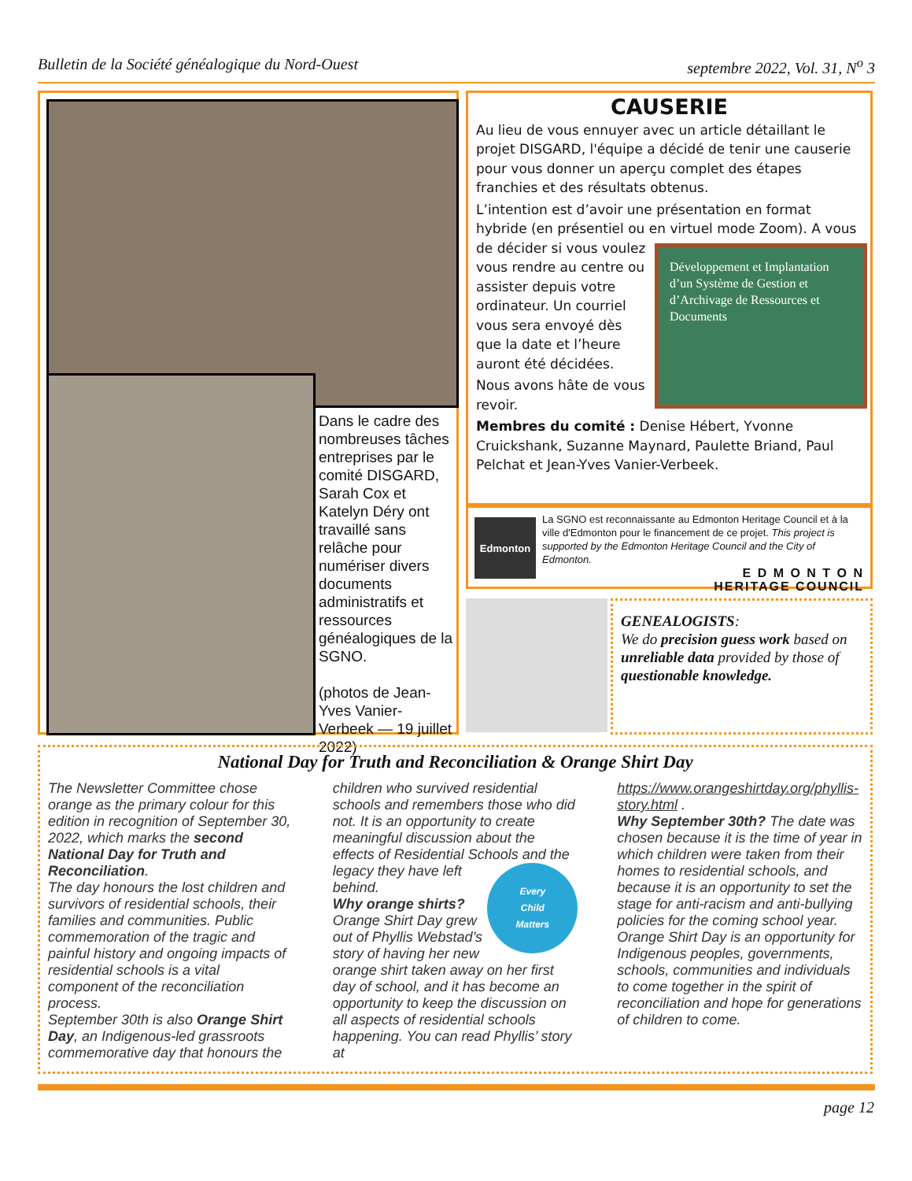Bulletin de la Société généalogique du Nord-Ouest septembre 2022, Vol. 31, N<sup>o</sup> 3
Dans le cadre des nombreuses tâches entreprises par le comité DISGARD, Sarah Cox et Katelyn Déry ont travaillé sans relâche pour numériser divers documents administratifs et ressources généalogiques de la SGNO.
(photos de Jean-Yves Vanier-Verbeek — 19 juillet 2022)
CAUSERIE
Au lieu de vous ennuyer avec un article détaillant le projet DISGARD, l'équipe a décidé de tenir une causerie pour vous donner un aperçu complet des étapes franchies et des résultats obtenus.
L’intention est d’avoir une présentation en format hybride (en présentiel ou en Développement et Implantation d’un Système de Gestion et d’Archivage de Ressources et Documents virtuel mode Zoom). A vous de décider si vous voulez vous rendre au centre ou assister depuis votre ordinateur. Un courriel vous sera envoyé dès que la date et l’heure auront été décidées.
Nous avons hâte de vous revoir.
Membres du comité : Denise Hébert, Yvonne Cruickshank, Suzanne Maynard, Paulette Briand, Paul Pelchat et Jean-Yves Vanier-Verbeek.
Edmonton
La SGNO est reconnaissante au Edmonton Heritage Council et à la ville d'Edmonton pour le financement de ce projet. This project is supported by the Edmonton Heritage Council and the City of Edmonton.
E D M O N T O N
HERITAGE COUNCIL
GENEALOGISTS:
We do precision guess work based on unreliable data provided by those of questionable knowledge.
National Day for Truth and Reconciliation & Orange Shirt Day
The Newsletter Committee chose orange as the primary colour for this edition in recognition of September 30, 2022, which marks the second National Day for Truth and Reconciliation.
The day honours the lost children and survivors of residential schools, their families and communities. Public commemoration of the tragic and painful history and ongoing impacts of residential schools is a vital component of the reconciliation process.
September 30th is also Orange Shirt Day, an Indigenous-led grassroots commemorative day that honours the children who survived residential schools and remembers those who did not. It is an opportunity to create meaningful discussion about the effects of Residential Schools and
Every
Child
Matters
the legacy they have left behind.
Why orange shirts? Orange Shirt Day grew out of Phyllis Webstad’s story of having her new orange shirt taken away on her first day of school, and it has become an opportunity to keep the discussion on all aspects of residential schools happening. You can read Phyllis’ story at https://www.orangeshirtday.org/phyllis-story.html .
Why September 30th? The date was chosen because it is the time of year in which children were taken from their homes to residential schools, and because it is an opportunity to set the stage for anti-racism and anti-bullying policies for the coming school year. Orange Shirt Day is an opportunity for Indigenous peoples, governments, schools, communities and individuals to come together in the spirit of reconciliation and hope for generations of children to come.
page 12